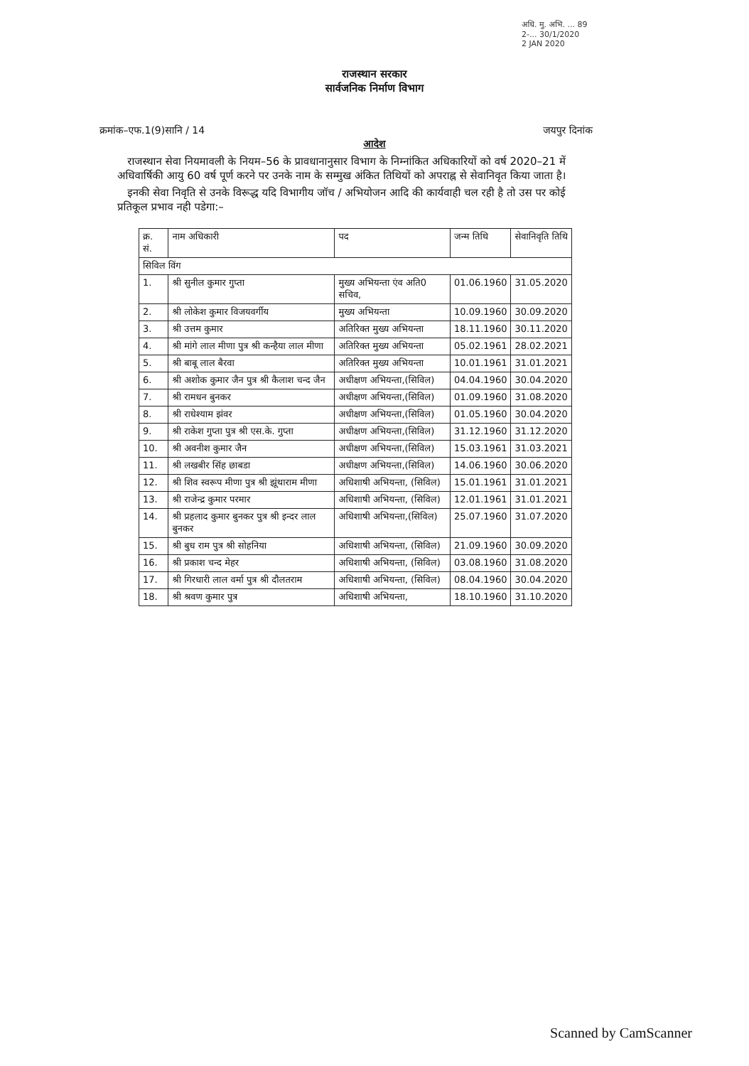अधि. मु. अभि. ... 89
2-... 30/1/2020
2 JAN 2020
राजस्थान सरकार
सार्वजनिक निर्माण विभाग
क्रमांक–एफ.1(9)सानि / 14 जयपुर दिनांक
आदेश
राजस्थान सेवा नियमावली के नियम–56 के प्रावधानानुसार विभाग के निम्नांकित अधिकारियों को वर्ष 2020–21 में अधिवार्षिकी आयु 60 वर्ष पूर्ण करने पर उनके नाम के सम्मुख अंकित तिथियों को अपराह्न से सेवानिवृत किया जाता है।
इनकी सेवा निवृति से उनके विरूद्ध यदि विभागीय जॉच / अभियोजन आदि की कार्यवाही चल रही है तो उस पर कोई प्रतिकूल प्रभाव नही पडेगा:–
| क्र. सं. | नाम अधिकारी | पद | जन्म तिथि | सेवानिवृति तिथि |
| --- | --- | --- | --- | --- |
| सिविल विंग | | | | |
| 1. | श्री सुनील कुमार गुप्ता | मुख्य अभियन्ता एंव अति0 सचिव, | 01.06.1960 | 31.05.2020 |
| 2. | श्री लोकेश कुमार विजयवर्गीय | मुख्य अभियन्ता | 10.09.1960 | 30.09.2020 |
| 3. | श्री उत्तम कुमार | अतिरिक्त मुख्य अभियन्ता | 18.11.1960 | 30.11.2020 |
| 4. | श्री मांगे लाल मीणा पुत्र श्री कन्हैया लाल मीणा | अतिरिक्त मुख्य अभियन्ता | 05.02.1961 | 28.02.2021 |
| 5. | श्री बाबू लाल बैरवा | अतिरिक्त मुख्य अभियन्ता | 10.01.1961 | 31.01.2021 |
| 6. | श्री अशोक कुमार जैन पुत्र श्री कैलाश चन्द जैन | अधीक्षण अभियन्ता,(सिविल) | 04.04.1960 | 30.04.2020 |
| 7. | श्री रामधन बुनकर | अधीक्षण अभियन्ता,(सिविल) | 01.09.1960 | 31.08.2020 |
| 8. | श्री राधेश्याम झंवर | अधीक्षण अभियन्ता,(सिविल) | 01.05.1960 | 30.04.2020 |
| 9. | श्री राकेश गुप्ता पुत्र श्री एस.के. गुप्ता | अधीक्षण अभियन्ता,(सिविल) | 31.12.1960 | 31.12.2020 |
| 10. | श्री अवनीश कुमार जैन | अधीक्षण अभियन्ता,(सिविल) | 15.03.1961 | 31.03.2021 |
| 11. | श्री लखबीर सिंह छाबडा | अधीक्षण अभियन्ता,(सिविल) | 14.06.1960 | 30.06.2020 |
| 12. | श्री शिव स्वरूप मीणा पुत्र श्री झूंथाराम मीणा | अधिशाषी अभियन्ता, (सिविल) | 15.01.1961 | 31.01.2021 |
| 13. | श्री राजेन्द्र कुमार परमार | अधिशाषी अभियन्ता, (सिविल) | 12.01.1961 | 31.01.2021 |
| 14. | श्री प्रहलाद कुमार बुनकर पुत्र श्री इन्दर लाल बुनकर | अधिशाषी अभियन्ता,(सिविल) | 25.07.1960 | 31.07.2020 |
| 15. | श्री बुध राम पुत्र श्री सोहनिया | अधिशाषी अभियन्ता, (सिविल) | 21.09.1960 | 30.09.2020 |
| 16. | श्री प्रकाश चन्द मेहर | अधिशाषी अभियन्ता, (सिविल) | 03.08.1960 | 31.08.2020 |
| 17. | श्री गिरधारी लाल वर्मा पुत्र श्री दौलतराम | अधिशाषी अभियन्ता, (सिविल) | 08.04.1960 | 30.04.2020 |
| 18. | श्री श्रवण कुमार पुत्र | अधिशाषी अभियन्ता, | 18.10.1960 | 31.10.2020 |
Scanned by CamScanner